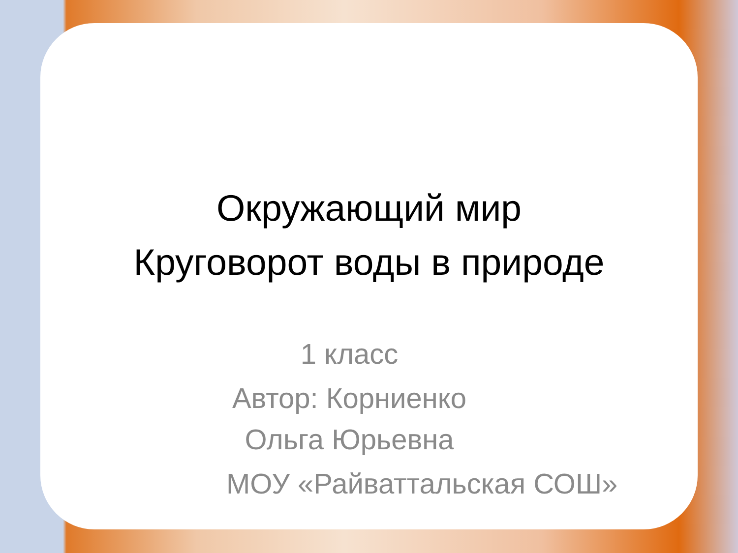Окружающий мир
Круговорот воды в природе
1 класс
Автор: Корниенко Ольга Юрьевна
МОУ «Райваттальская СОШ»